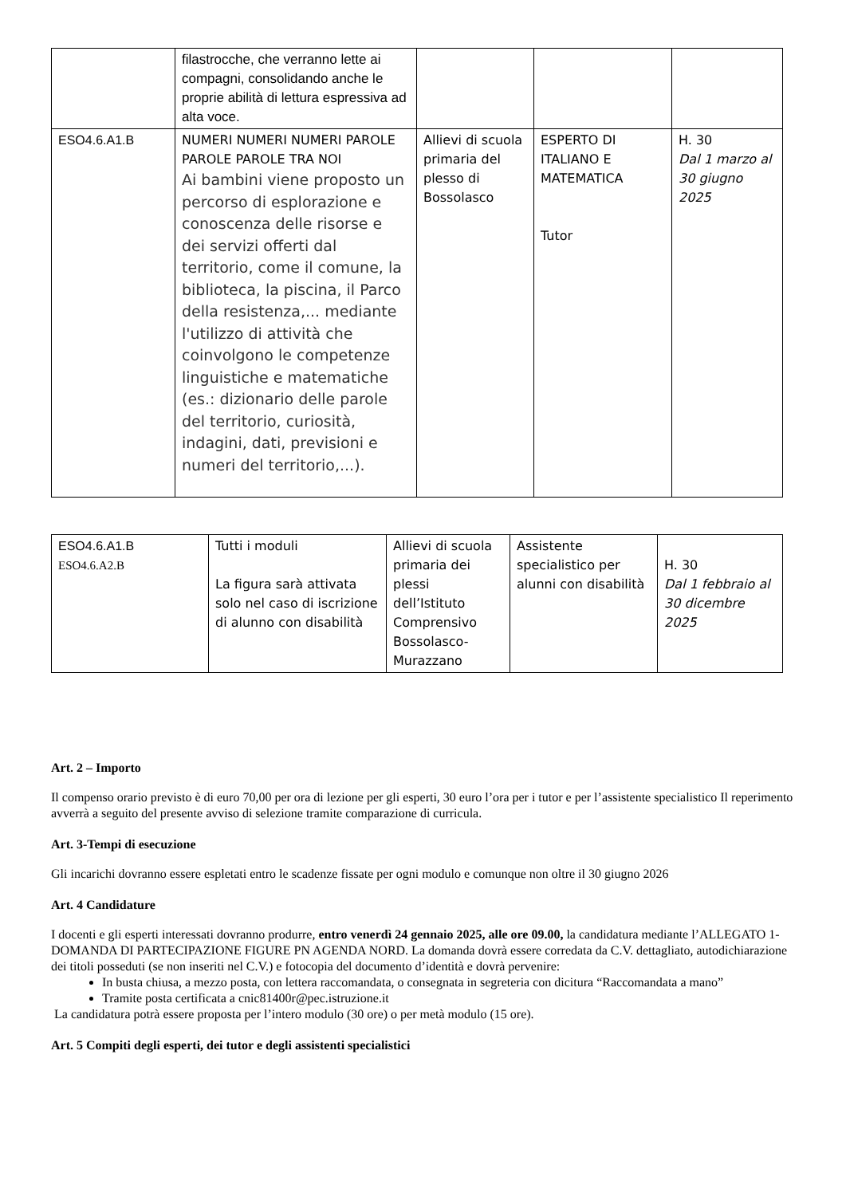| | filastrocche, che verranno lette ai compagni, consolidando anche le proprie abilità di lettura espressiva ad alta voce. | | | |
| ESO4.6.A1.B | NUMERI NUMERI NUMERI PAROLE PAROLE PAROLE TRA NOI Ai bambini viene proposto un percorso di esplorazione e conoscenza delle risorse e dei servizi offerti dal territorio, come il comune, la biblioteca, la piscina, il Parco della resistenza,... mediante l'utilizzo di attività che coinvolgono le competenze linguistiche e matematiche (es.: dizionario delle parole del territorio, curiosità, indagini, dati, previsioni e numeri del territorio,...). | Allievi di scuola primaria del plesso di Bossolasco | ESPERTO DI ITALIANO E MATEMATICA Tutor | H. 30 Dal 1 marzo al 30 giugno 2025 |
| ESO4.6.A1.B ESO4.6.A2.B | Tutti i moduli La figura sarà attivata solo nel caso di iscrizione di alunno con disabilità | Allievi di scuola primaria dei plessi dell’Istituto Comprensivo Bossolasco-Murazzano | Assistente specialistico per alunni con disabilità | H. 30 Dal 1 febbraio al 30 dicembre 2025 |
Art. 2 – Importo
Il compenso orario previsto è di euro 70,00 per ora di lezione per gli esperti, 30 euro l’ora per i tutor e per l’assistente specialistico Il reperimento avverrà a seguito del presente avviso di selezione tramite comparazione di curricula.
Art. 3-Tempi di esecuzione
Gli incarichi dovranno essere espletati entro le scadenze fissate per ogni modulo e comunque non oltre il 30 giugno 2026
Art. 4 Candidature
I docenti e gli esperti interessati dovranno produrre, entro venerdì 24 gennaio 2025, alle ore 09.00, la candidatura mediante l’ALLEGATO 1-DOMANDA DI PARTECIPAZIONE FIGURE PN AGENDA NORD. La domanda dovrà essere corredata da C.V. dettagliato, autodichiarazione dei titoli posseduti (se non inseriti nel C.V.) e fotocopia del documento d’identità e dovrà pervenire:
In busta chiusa, a mezzo posta, con lettera raccomandata, o consegnata in segreteria con dicitura “Raccomandata a mano”
Tramite posta certificata a cnic81400r@pec.istruzione.it
La candidatura potrà essere proposta per l’intero modulo (30 ore) o per metà modulo (15 ore).
Art. 5 Compiti degli esperti, dei tutor e degli assistenti specialistici